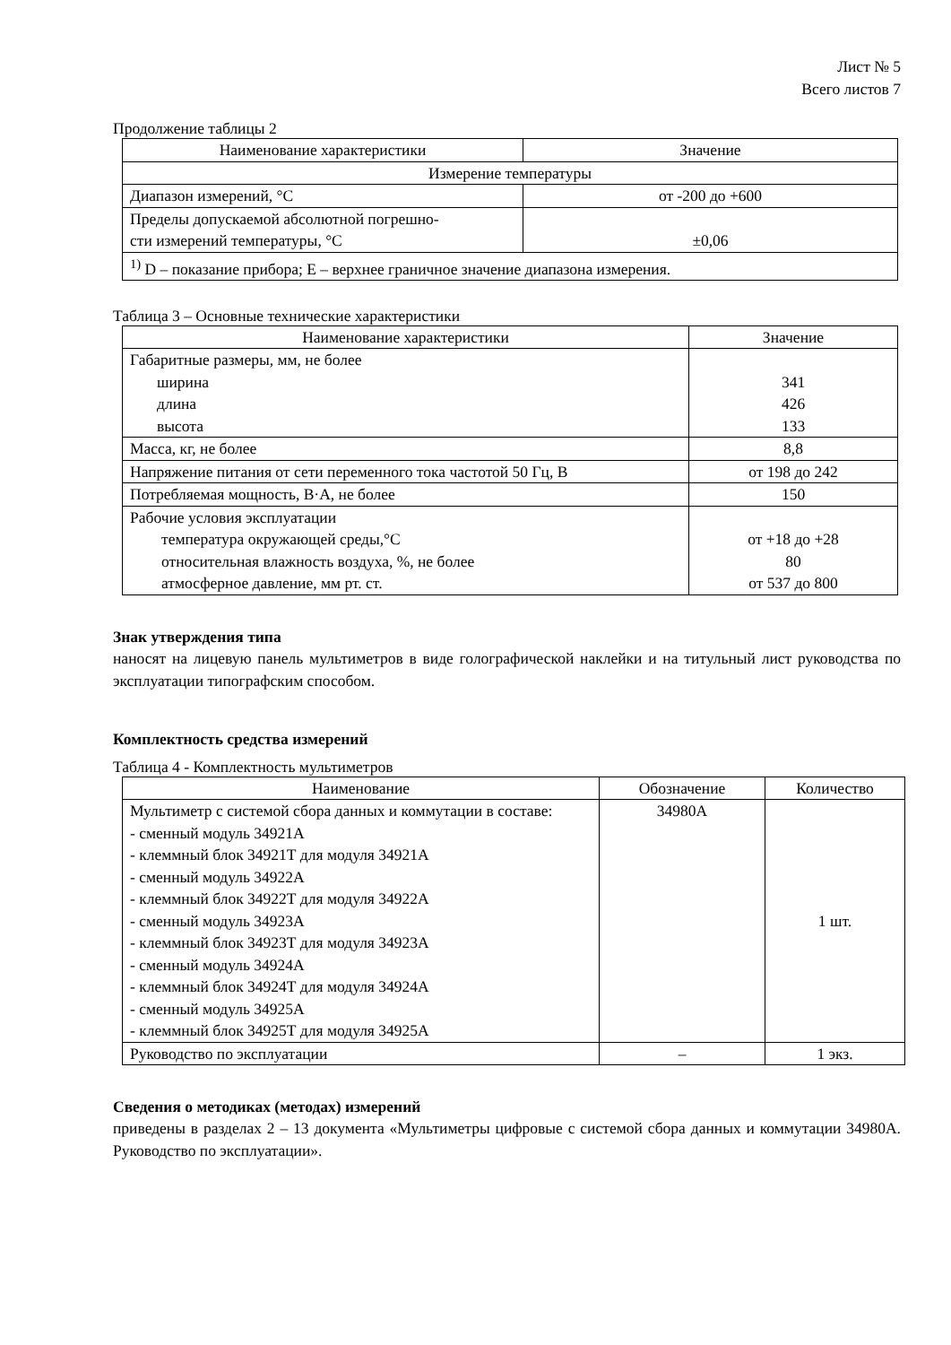Лист № 5
Всего листов 7
Продолжение таблицы 2
| Наименование характеристики | Значение |
| --- | --- |
| Измерение температуры | |
| Диапазон измерений, °С | от -200 до +600 |
| Пределы допускаемой абсолютной погрешно- сти измерений температуры, °С | ±0,06 |
| <sup>1)</sup> D – показание прибора; Е – верхнее граничное значение диапазона измерения. | |
Таблица 3 – Основные технические характеристики
| Наименование характеристики | Значение |
| --- | --- |
| Габаритные размеры, мм, не более ширина длина высота | 341 426 133 |
| Масса, кг, не более | 8,8 |
| Напряжение питания от сети переменного тока частотой 50 Гц, В | от 198 до 242 |
| Потребляемая мощность, В·А, не более | 150 |
| Рабочие условия эксплуатации температура окружающей среды,°С относительная влажность воздуха, %, не более атмосферное давление, мм рт. ст. | от +18 до +28 80 от 537 до 800 |
Знак утверждения типа
наносят на лицевую панель мультиметров в виде голографической наклейки и на титульный лист руководства по эксплуатации типографским способом.
Комплектность средства измерений
Таблица 4 - Комплектность мультиметров
| Наименование | Обозначение | Количество |
| --- | --- | --- |
| Мультиметр с системой сбора данных и коммутации в составе: - сменный модуль 34921А - клеммный блок 34921Т для модуля 34921А - сменный модуль 34922А - клеммный блок 34922Т для модуля 34922А - сменный модуль 34923А - клеммный блок 34923Т для модуля 34923А - сменный модуль 34924А - клеммный блок 34924Т для модуля 34924А - сменный модуль 34925А - клеммный блок 34925Т для модуля 34925А | 34980А | 1 шт. |
| Руководство по эксплуатации | – | 1 экз. |
Сведения о методиках (методах) измерений
приведены в разделах 2 – 13 документа «Мультиметры цифровые с системой сбора данных и коммутации 34980А. Руководство по эксплуатации».